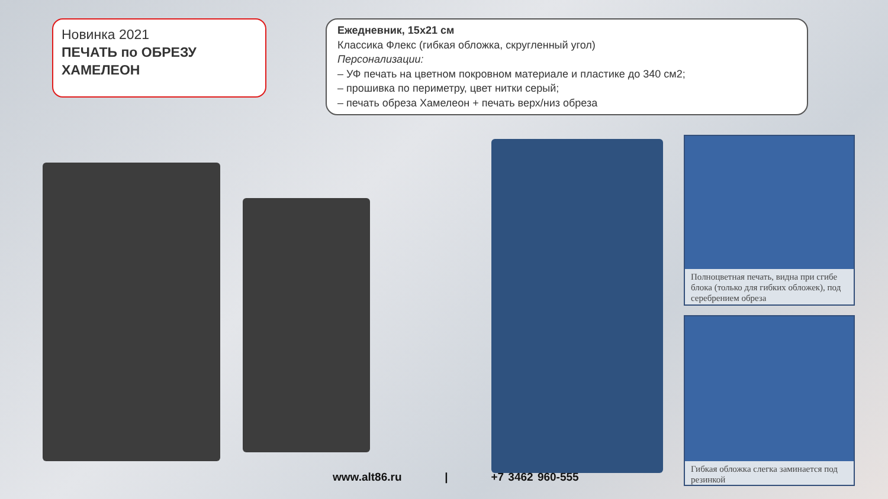Новинка 2021
ПЕЧАТЬ по ОБРЕЗУ ХАМЕЛЕОН
Ежедневник, 15х21 см
Классика Флекс (гибкая обложка, скругленный угол)
Персонализации:
– УФ печать на цветном покровном материале и пластике до 340 см2;
– прошивка по периметру, цвет нитки серый;
– печать обреза Хамелеон + печать верх/низ обреза
Полноцветная печать, видна при сгибе блока (только для гибких обложек), под серебрением обреза
Гибкая обложка слегка заминается под резинкой
www.alt86.ru | +7 3462 960-555